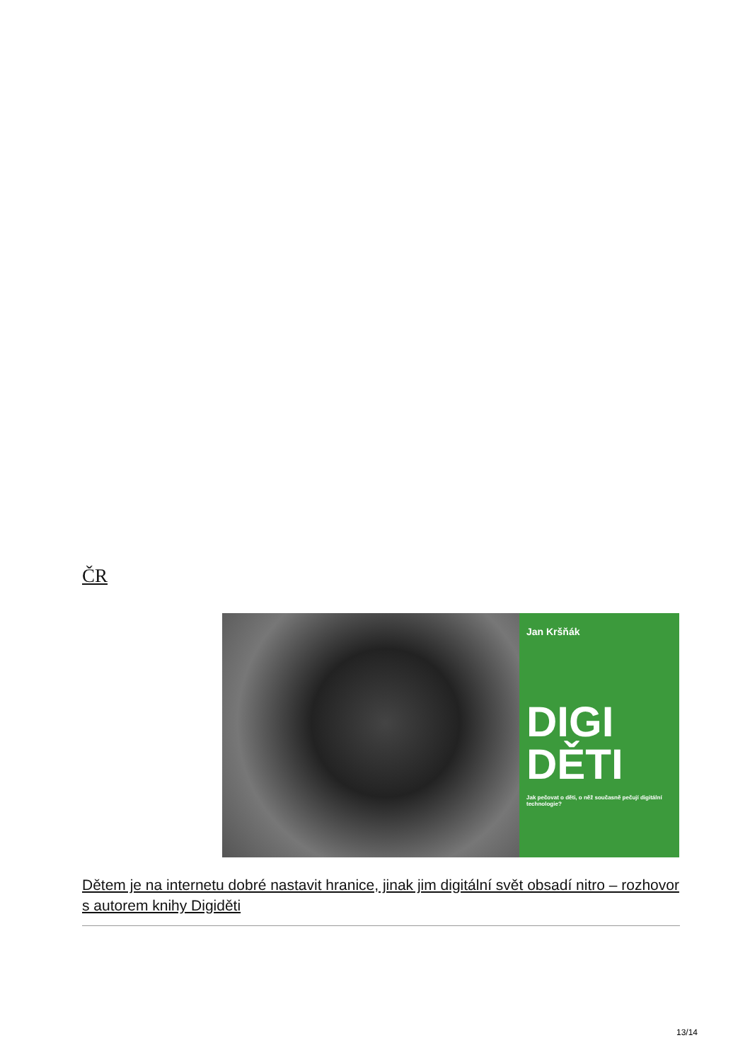ČR
Jan Kršňák
DIGI
DĚTI
Jak pečovat o děti, o něž současně pečují digitální technologie?
Dětem je na internetu dobré nastavit hranice, jinak jim digitální svět obsadí nitro – rozhovor s autorem knihy Digiděti
13/14